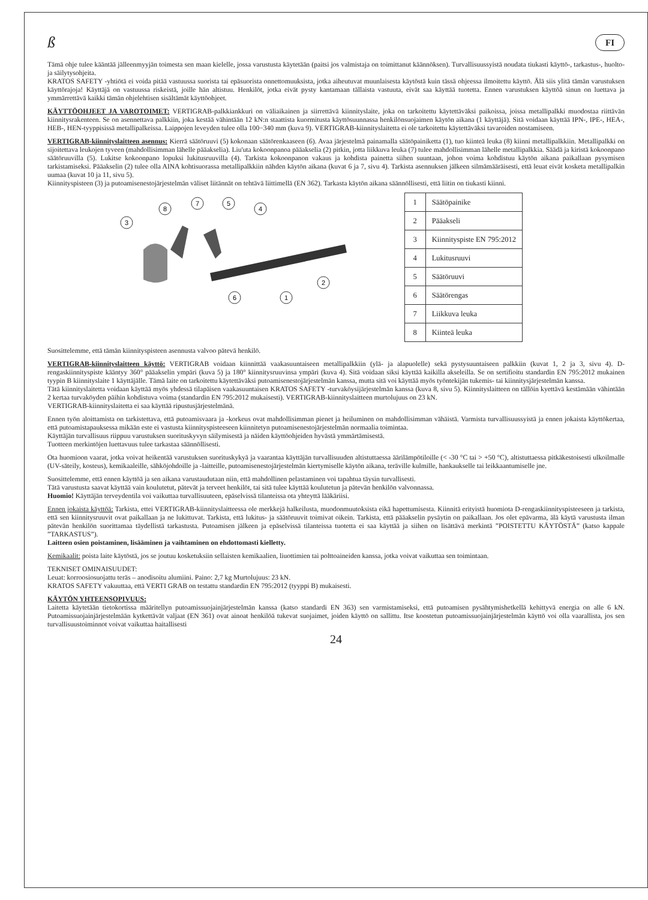ß FI
Tämä ohje tulee kääntää jälleenmyyjän toimesta sen maan kielelle, jossa varustusta käytetään (paitsi jos valmistaja on toimittanut käännöksen). Turvallisuussyistä noudata tiukasti käyttö-, tarkastus-, huolto- ja säilytysohjeita.
KRATOS SAFETY -yhtiötä ei voida pitää vastuussa suorista tai epäsuorista onnettomuuksista, jotka aiheutuvat muunlaisesta käytöstä kuin tässä ohjeessa ilmoitettu käyttö. Älä siis ylitä tämän varustuksen käyttörajoja! Käyttäjä on vastuussa riskeistä, joille hän altistuu. Henkilöt, jotka eivät pysty kantamaan tällaista vastuuta, eivät saa käyttää tuotetta. Ennen varustuksen käyttöä sinun on luettava ja ymmärrettävä kaikki tämän ohjelehtisen sisältämät käyttöohjeet.
KÄYTTÖOHJEET JA VAROTOIMET: VERTIGRAB-palkkiankkuri on väliaikainen ja siirrettävä kiinnityslaite, joka on tarkoitettu käytettäväksi paikoissa, joissa metallipalkki muodostaa riittävän kiinnitysrakenteen. Se on asennettava palkkiin, joka kestää vähintään 12 kN:n staattista kuormitusta käyttösuunnassa henkilönsuojaimen käytön aikana (1 käyttäjä). Sitä voidaan käyttää IPN-, IPE-, HEA-, HEB-, HEN-tyyppisissä metallipalkeissa. Laippojen leveyden tulee olla 100−340 mm (kuva 9). VERTIGRAB-kiinnityslaitetta ei ole tarkoitettu käytettäväksi tavaroiden nostamiseen.
VERTIGRAB-kiinnityslaitteen asennus: Kierrä säätöruuvi (5) kokonaan säätörenkaaseen (6). Avaa järjestelmä painamalla säätöpainiketta (1), tuo kiinteä leuka (8) kiinni metallipalkkiin. Metallipalkki on sijoitettava leukojen tyveen (mahdollisimman lähelle pääakselia). Liu'uta kokoonpanoa pääakselia (2) pitkin, jotta liikkuva leuka (7) tulee mahdollisimman lähelle metallipalkkia. Säädä ja kiristä kokoonpano säätöruuvilla (5). Lukitse kokoonpano lopuksi lukitusruuvilla (4). Tarkista kokoonpanon vakaus ja kohdista painetta siihen suuntaan, johon voima kohdistuu käytön aikana paikallaan pysymisen tarkistamiseksi. Pääakselin (2) tulee olla AINA kohtisuorassa metallipalkkiin nähden käytön aikana (kuvat 6 ja 7, sivu 4). Tarkista asennuksen jälkeen silmämääräisesti, että leuat eivät kosketa metallipalkin uumaa (kuvat 10 ja 11, sivu 5).
Kiinnityspisteen (3) ja putoamisenestojärjestelmän väliset liitännät on tehtävä liittimellä (EN 362). Tarkasta käytön aikana säännöllisesti, että liitin on tiukasti kiinni.
3
8
7
5
4
2
6
1
| 1 | Säätöpainike |
| 2 | Pääakseli |
| 3 | Kiinnityspiste EN 795:2012 |
| 4 | Lukitusruuvi |
| 5 | Säätöruuvi |
| 6 | Säätörengas |
| 7 | Liikkuva leuka |
| 8 | Kiinteä leuka |
Suosittelemme, että tämän kiinnityspisteen asennusta valvoo pätevä henkilö.
VERTIGRAB-kiinnityslaitteen käyttö: VERTIGRAB voidaan kiinnittää vaakasuuntaiseen metallipalkkiin (ylä- ja alapuolelle) sekä pystysuuntaiseen palkkiin (kuvat 1, 2 ja 3, sivu 4). D-rengaskiinnityspiste kääntyy 360° pääakselin ympäri (kuva 5) ja 180° kiinnitysruuvinsa ympäri (kuva 4). Sitä voidaan siksi käyttää kaikilla akseleilla. Se on sertifioitu standardin EN 795:2012 mukainen tyypin B kiinnityslaite 1 käyttäjälle. Tämä laite on tarkoitettu käytettäväksi putoamisenestojärjestelmän kanssa, mutta sitä voi käyttää myös työntekijän tukemis- tai kiinnitysjärjestelmän kanssa.
Tätä kiinnityslaitetta voidaan käyttää myös yhdessä tilapäisen vaakasuuntaisen KRATOS SAFETY -turvaköysijärjestelmän kanssa (kuva 8, sivu 5). Kiinnityslaitteen on tällöin kyettävä kestämään vähintään 2 kertaa turvaköyden päihin kohdistuva voima (standardin EN 795:2012 mukaisesti). VERTIGRAB-kiinnityslaitteen murtolujuus on 23 kN.
VERTIGRAB-kiinnityslaitetta ei saa käyttää ripustusjärjestelmänä.
Ennen työn aloittamista on tarkistettava, että putoamisvaara ja -korkeus ovat mahdollisimman pienet ja heiluminen on mahdollisimman vähäistä. Varmista turvallisuussyistä ja ennen jokaista käyttökertaa, että putoamistapauksessa mikään este ei vastusta kiinnityspisteeseen kiinnitetyn putoamisenestojärjestelmän normaalia toimintaa.
Käyttäjän turvallisuus riippuu varustuksen suorituskyvyn säilymisestä ja näiden käyttöohjeiden hyvästä ymmärtämisestä.
Tuotteen merkintöjen luettavuus tulee tarkastaa säännöllisesti.
Ota huomioon vaarat, jotka voivat heikentää varustuksen suorituskykyä ja vaarantaa käyttäjän turvallisuuden altistuttaessa äärilämpötiloille (< -30 °C tai > +50 °C), altistuttaessa pitkäkestoisesti ulkoilmalle (UV-säteily, kosteus), kemikaaleille, sähköjohdoille ja -laitteille, putoamisenestojärjestelmän kiertymiselle käytön aikana, teräville kulmille, hankaukselle tai leikkaantumiselle jne.
Suosittelemme, että ennen käyttöä ja sen aikana varustaudutaan niin, että mahdollinen pelastaminen voi tapahtua täysin turvallisesti.
Tätä varustusta saavat käyttää vain koulutetut, pätevät ja terveet henkilöt, tai sitä tulee käyttää koulutetun ja pätevän henkilön valvonnassa.
Huomio! Käyttäjän terveydentila voi vaikuttaa turvallisuuteen, epäselvissä tilanteissa ota yhteyttä lääkäriisi.
Ennen jokaista käyttöä: Tarkista, ettei VERTIGRAB-kiinnityslaitteessa ole merkkejä halkeilusta, muodonmuutoksista eikä hapettumisesta. Kiinnitä erityistä huomiota D-rengaskiinnityspisteeseen ja tarkista, että sen kiinnitysruuvit ovat paikallaan ja ne lukittuvat. Tarkista, että lukitus- ja säätöruuvit toimivat oikein. Tarkista, että pääakselin pysäytin on paikallaan. Jos olet epävarma, älä käytä varustusta ilman pätevän henkilön suorittamaa täydellistä tarkastusta. Putoamisen jälkeen ja epäselvissä tilanteissa tuotetta ei saa käyttää ja siihen on lisättävä merkintä ”POISTETTU KÄYTÖSTÄ” (katso kappale ”TARKASTUS”).
Laitteen osien poistaminen, lisääminen ja vaihtaminen on ehdottomasti kielletty.
Kemikaalit: poista laite käytöstä, jos se joutuu kosketuksiin sellaisten kemikaalien, liuottimien tai polttoaineiden kanssa, jotka voivat vaikuttaa sen toimintaan.
TEKNISET OMINAISUUDET:
Leuat: korroosiosuojattu teräs – anodisoitu alumiini. Paino: 2,7 kg Murtolujuus: 23 kN.
KRATOS SAFETY vakuuttaa, että VERTI GRAB on testattu standardin EN 795:2012 (tyyppi B) mukaisesti.
KÄYTÖN YHTEENSOPIVUUS:
Laitetta käytetään tietokortissa määritellyn putoamissuojainjärjestelmän kanssa (katso standardi EN 363) sen varmistamiseksi, että putoamisen pysähtymishetkellä kehittyvä energia on alle 6 kN. Putoamissuojainjärjestelmään kytkettävät valjaat (EN 361) ovat ainoat henkilöä tukevat suojaimet, joiden käyttö on sallittu. Itse koostetun putoamissuojainjärjestelmän käyttö voi olla vaarallista, jos sen turvallisuustoiminnot voivat vaikuttaa haitallisesti
24